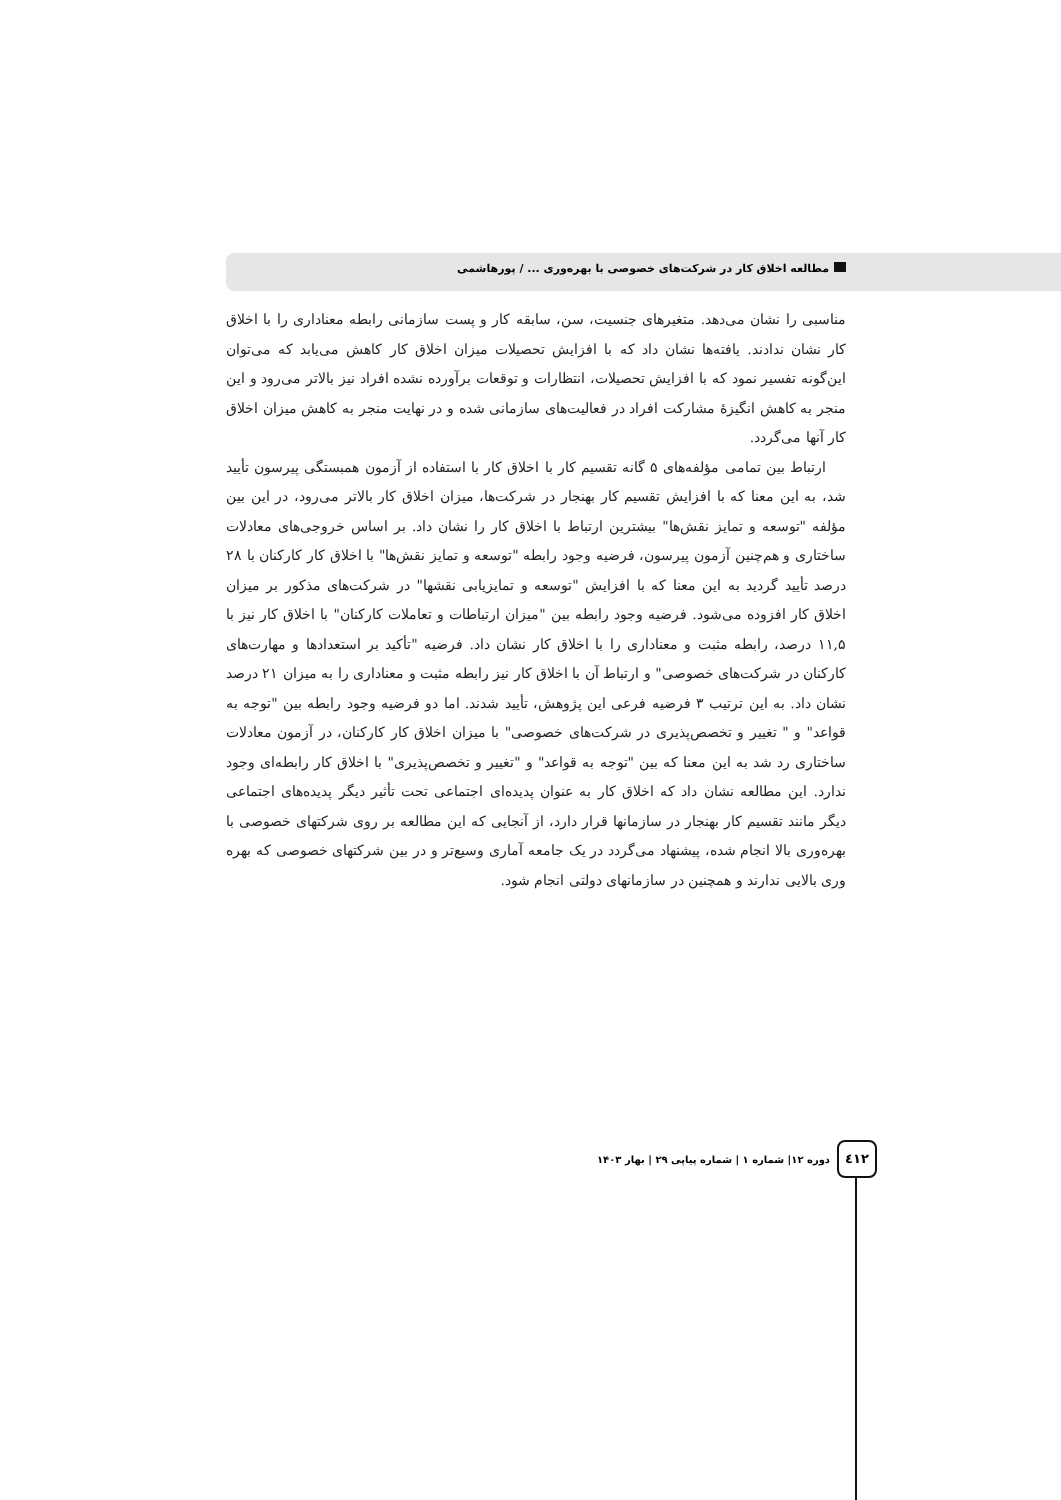مطالعه اخلاق کار در شرکت‌های خصوصی با بهره‌وری ... / پورهاشمی
مناسبی را نشان می‌دهد. متغیرهای جنسیت، سن، سابقه کار و پست سازمانی رابطه معناداری را با اخلاق کار نشان ندادند. یافته‌ها نشان داد که با افزایش تحصیلات میزان اخلاق کار کاهش می‌یابد که می‌توان این‌گونه تفسیر نمود که با افزایش تحصیلات، انتظارات و توقعات برآورده نشده افراد نیز بالاتر می‌رود و این منجر به کاهش انگیزهٔ مشارکت افراد در فعالیت‌های سازمانی شده و در نهایت منجر به کاهش میزان اخلاق کار آنها می‌گردد.
ارتباط بین تمامی مؤلفه‌های ۵ گانه تقسیم کار با اخلاق کار با استفاده از آزمون همبستگی پیرسون تأیید شد، به این معنا که با افزایش تقسیم کار بهنجار در شرکت‌ها، میزان اخلاق کار بالاتر می‌رود، در این بین مؤلفه "توسعه و تمایز نقش‌ها" بیشترین ارتباط با اخلاق کار را نشان داد. بر اساس خروجی‌های معادلات ساختاری و هم‌چنین آزمون پیرسون، فرضیه وجود رابطه "توسعه و تمایز نقش‌ها" با اخلاق کار کارکنان با ۲۸ درصد تأیید گردید به این معنا که با افزایش "توسعه و تمایزیابی نقشها" در شرکت‌های مذکور بر میزان اخلاق کار افزوده می‌شود. فرضیه وجود رابطه بین "میزان ارتباطات و تعاملات کارکنان" با اخلاق کار نیز با ۱۱,۵ درصد، رابطه مثبت و معناداری را با اخلاق کار نشان داد. فرضیه "تأکید بر استعدادها و مهارت‌های کارکنان در شرکت‌های خصوصی" و ارتباط آن با اخلاق کار نیز رابطه مثبت و معناداری را به میزان ۲۱ درصد نشان داد. به این ترتیب ۳ فرضیه فرعی این پژوهش، تأیید شدند. اما دو فرضیه وجود رابطه بین "توجه به قواعد" و " تغییر و تخصص‌پذیری در شرکت‌های خصوصی" با میزان اخلاق کار کارکنان، در آزمون معادلات ساختاری رد شد به این معنا که بین "توجه به قواعد" و "تغییر و تخصص‌پذیری" با اخلاق کار رابطه‌ای وجود ندارد. این مطالعه نشان داد که اخلاق کار به عنوان پدیده‌ای اجتماعی تحت تأثیر دیگر پدیده‌های اجتماعی دیگر مانند تقسیم کار بهنجار در سازمانها قرار دارد، از آنجایی که این مطالعه بر روی شرکتهای خصوصی با بهره‌وری بالا انجام شده، پیشنهاد می‌گردد در یک جامعه آماری وسیع‌تر و در بین شرکتهای خصوصی که بهره وری بالایی ندارند و همچنین در سازمانهای دولتی انجام شود.
دوره ۱۲| شماره ۱ | شماره پیاپی ۲۹ | بهار ۱۴۰۳
٤١٢